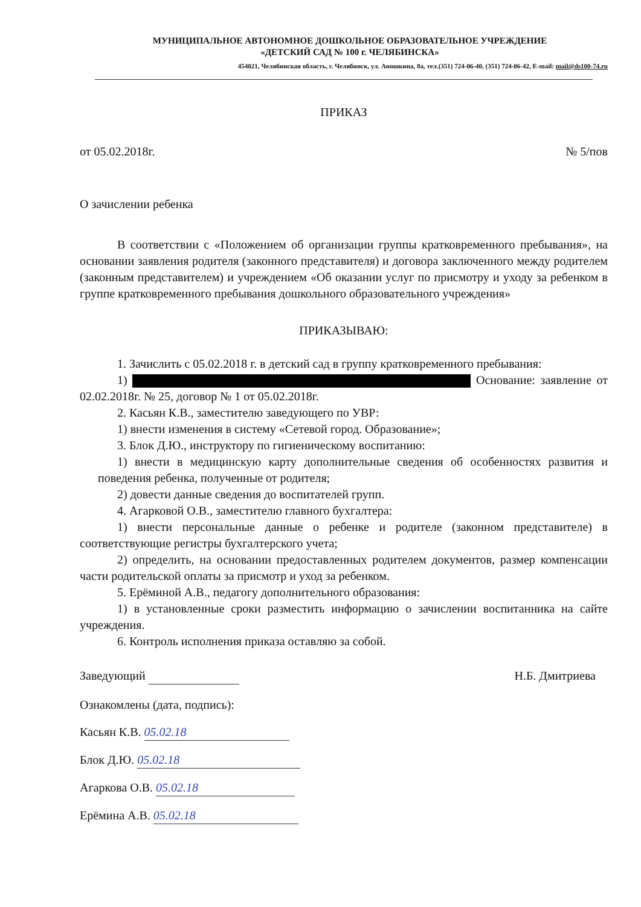МУНИЦИПАЛЬНОЕ АВТОНОМНОЕ ДОШКОЛЬНОЕ ОБРАЗОВАТЕЛЬНОЕ УЧРЕЖДЕНИЕ
«ДЕТСКИЙ САД № 100 г. ЧЕЛЯБИНСКА»
454021, Челябинская область, г. Челябинск, ул. Аношкина, 8а, тел.(351) 724-06-40, (351) 724-06-42, E-mail: mail@ds100-74.ru
ПРИКАЗ
от 05.02.2018г. № 5/пов
О зачислении ребенка
В соответствии с «Положением об организации группы кратковременного пребывания», на основании заявления родителя (законного представителя) и договора заключенного между родителем (законным представителем) и учреждением «Об оказании услуг по присмотру и уходу за ребенком в группе кратковременного пребывания дошкольного образовательного учреждения»
ПРИКАЗЫВАЮ:
1. Зачислить с 05.02.2018 г. в детский сад в группу кратковременного пребывания:
1) Основание: заявление от 02.02.2018г. № 25, договор № 1 от 05.02.2018г.
2. Касьян К.В., заместителю заведующего по УВР:
1) внести изменения в систему «Сетевой город. Образование»;
3. Блок Д.Ю., инструктору по гигиеническому воспитанию:
1) внести в медицинскую карту дополнительные сведения об особенностях развития и поведения ребенка, полученные от родителя;
2) довести данные сведения до воспитателей групп.
4. Агарковой О.В., заместителю главного бухгалтера:
1) внести персональные данные о ребенке и родителе (законном представителе) в соответствующие регистры бухгалтерского учета;
2) определить, на основании предоставленных родителем документов, размер компенсации части родительской оплаты за присмотр и уход за ребенком.
5. Ерёминой А.В., педагогу дополнительного образования:
1) в установленные сроки разместить информацию о зачислении воспитанника на сайте учреждения.
6. Контроль исполнения приказа оставляю за собой.
Заведующий Н.Б. Дмитриева
Ознакомлены (дата, подпись):
Касьян К.В. 05.02.18
Блок Д.Ю. 05.02.18
Агаркова О.В. 05.02.18
Ерёмина А.В. 05.02.18